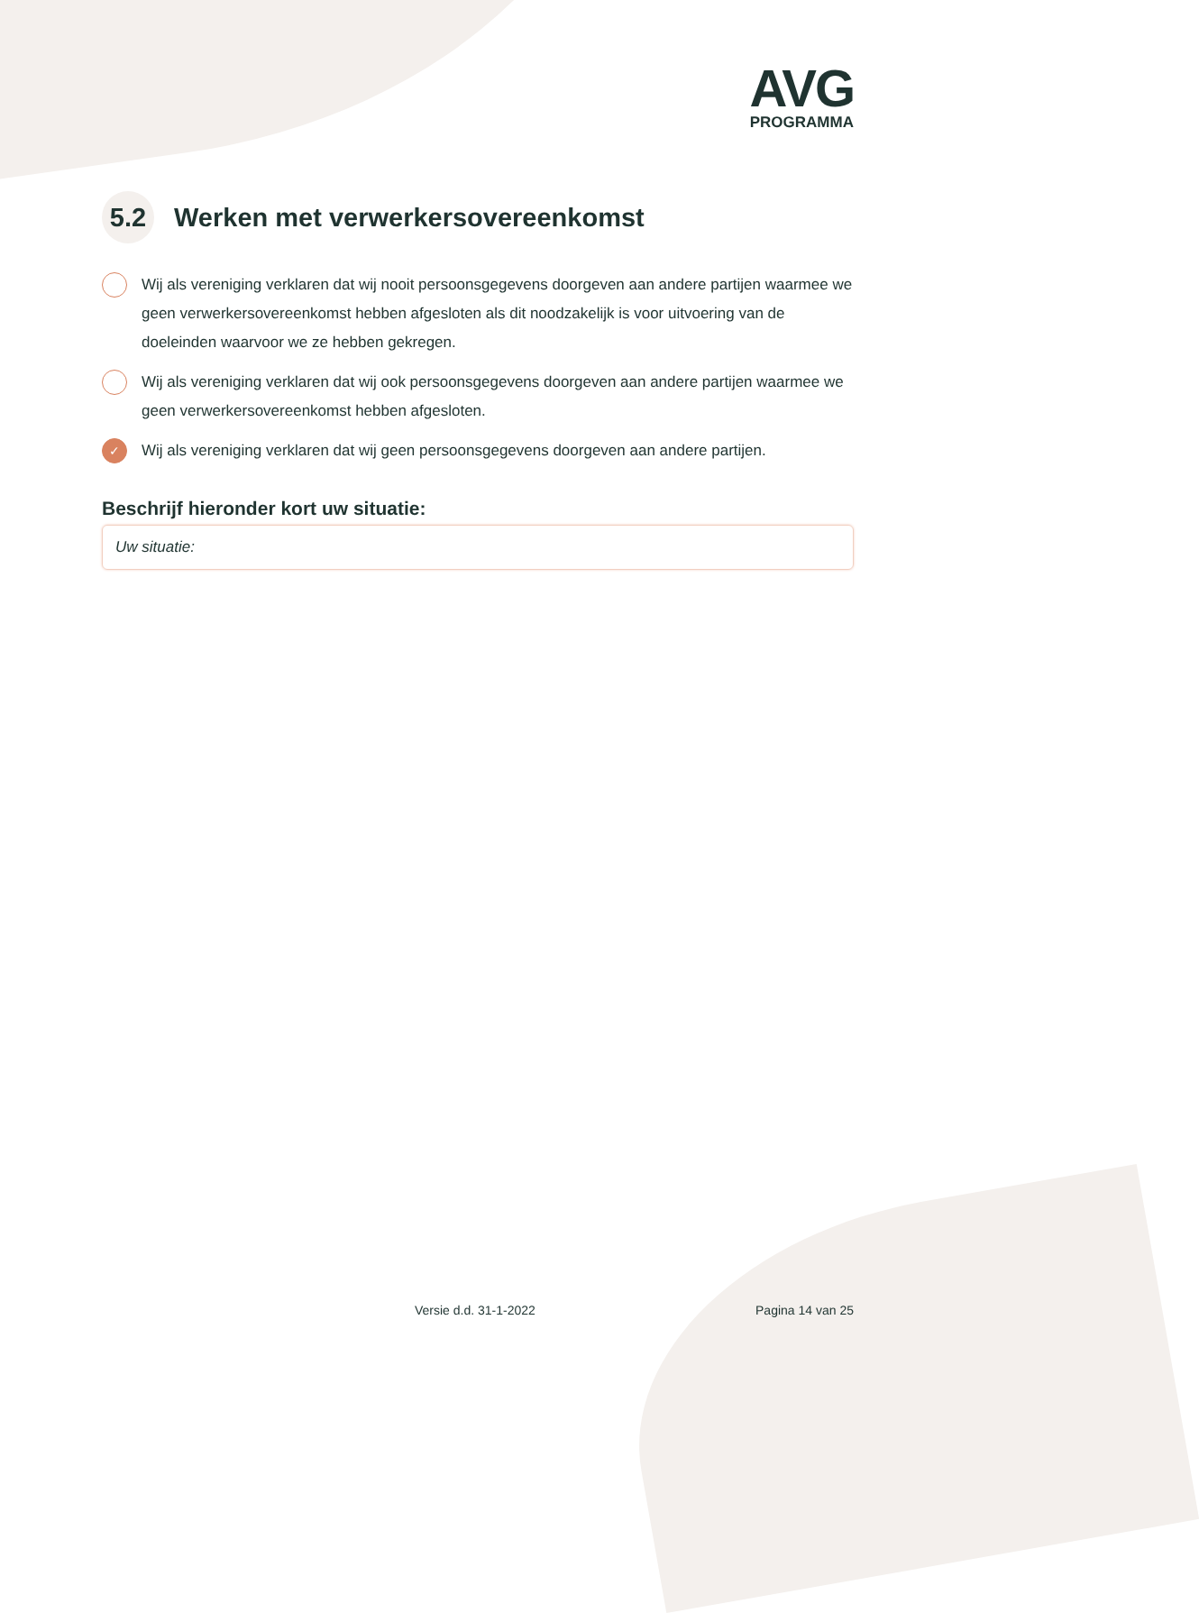AVG
PROGRAMMA
5.2 Werken met verwerkersovereenkomst
Wij als vereniging verklaren dat wij nooit persoonsgegevens doorgeven aan andere partijen waarmee we geen verwerkersovereenkomst hebben afgesloten als dit noodzakelijk is voor uitvoering van de doeleinden waarvoor we ze hebben gekregen.
Wij als vereniging verklaren dat wij ook persoonsgegevens doorgeven aan andere partijen waarmee we geen verwerkersovereenkomst hebben afgesloten.
✓ Wij als vereniging verklaren dat wij geen persoonsgegevens doorgeven aan andere partijen.
Beschrijf hieronder kort uw situatie:
Uw situatie:
Versie d.d. 31-1-2022 Pagina 14 van 25